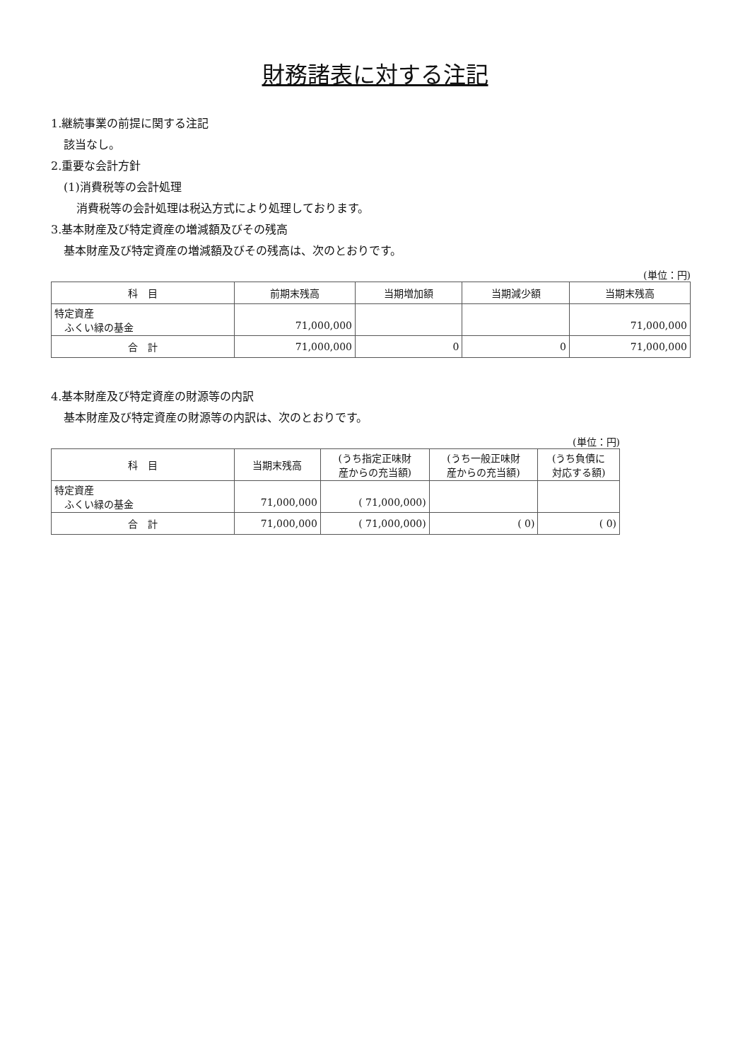財務諸表に対する注記
1.継続事業の前提に関する注記
該当なし。
2.重要な会計方針
(1)消費税等の会計処理
消費税等の会計処理は税込方式により処理しております。
3.基本財産及び特定資産の増減額及びその残高
基本財産及び特定資産の増減額及びその残高は、次のとおりです。
(単位：円)
| 科 目 | 前期末残高 | 当期増加額 | 当期減少額 | 当期末残高 |
| --- | --- | --- | --- | --- |
| 特定資産 ふくい緑の基金 | 71,000,000 | | | 71,000,000 |
| 合 計 | 71,000,000 | 0 | 0 | 71,000,000 |
4.基本財産及び特定資産の財源等の内訳
基本財産及び特定資産の財源等の内訳は、次のとおりです。
(単位：円)
| 科 目 | 当期末残高 | (うち指定正味財 産からの充当額) | (うち一般正味財 産からの充当額) | (うち負債に 対応する額) |
| --- | --- | --- | --- | --- |
| 特定資産 ふくい緑の基金 | 71,000,000 | ( 71,000,000) | | |
| 合 計 | 71,000,000 | ( 71,000,000) | ( 0) | ( 0) |